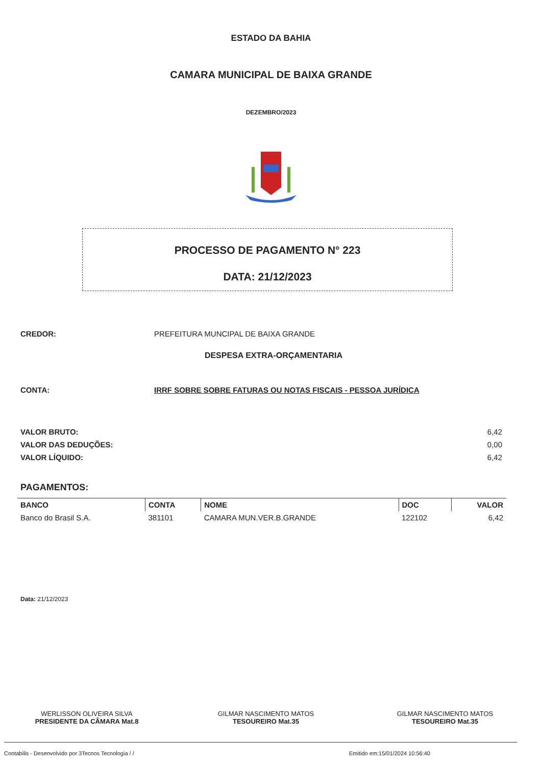ESTADO DA BAHIA
CAMARA MUNICIPAL DE BAIXA GRANDE
DEZEMBRO/2023
PROCESSO DE PAGAMENTO N° 223
DATA: 21/12/2023
CREDOR: PREFEITURA MUNCIPAL DE BAIXA GRANDE
DESPESA EXTRA-ORÇAMENTARIA
CONTA: IRRF SOBRE SOBRE FATURAS OU NOTAS FISCAIS - PESSOA JURÍDICA
VALOR BRUTO: 6,42
VALOR DAS DEDUÇÕES: 0,00
VALOR LÍQUIDO: 6,42
PAGAMENTOS:
| BANCO | CONTA | NOME | DOC | VALOR |
| --- | --- | --- | --- | --- |
| Banco do Brasil S.A. | 381101 | CAMARA MUN.VER.B.GRANDE | 122102 | 6,42 |
Data: 21/12/2023
WERLISSON OLIVEIRA SILVA
PRESIDENTE DA CÂMARA Mat.8
GILMAR NASCIMENTO MATOS
TESOUREIRO Mat.35
GILMAR NASCIMENTO MATOS
TESOUREIRO Mat.35
Contabilis - Desenvolvido por 3Tecnos Tecnologia / / Emitido em:15/01/2024 10:56:40